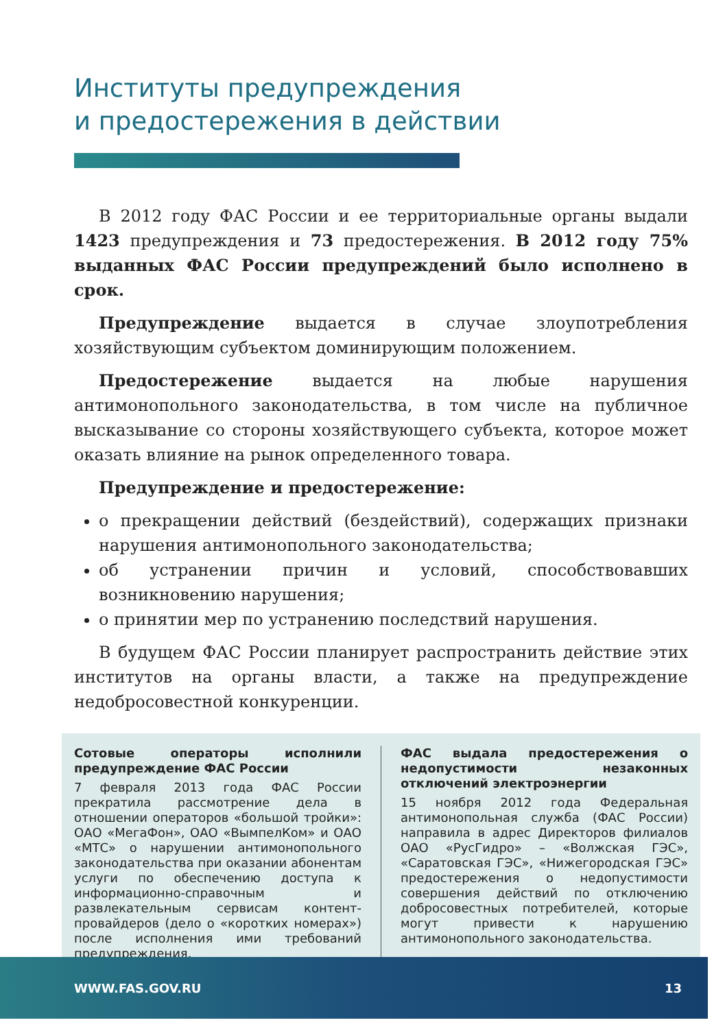Институты предупреждения
и предостережения в действии
В 2012 году ФАС России и ее территориальные органы выдали 1423 предупреждения и 73 предостережения. В 2012 году 75% выданных ФАС России предупреждений было исполнено в срок.
Предупреждение выдается в случае злоупотребления хозяйствующим субъектом доминирующим положением.
Предостережение выдается на любые нарушения антимонопольного законодательства, в том числе на публичное высказывание со стороны хозяйствующего субъекта, которое может оказать влияние на рынок определенного товара.
Предупреждение и предостережение:
о прекращении действий (бездействий), содержащих признаки нарушения антимонопольного законодательства;
об устранении причин и условий, способствовавших возникновению нарушения;
о принятии мер по устранению последствий нарушения.
В будущем ФАС России планирует распространить действие этих институтов на органы власти, а также на предупреждение недобросовестной конкуренции.
Сотовые операторы исполнили предупреждение ФАС России
7 февраля 2013 года ФАС России прекратила рассмотрение дела в отношении операторов «большой тройки»: ОАО «МегаФон», ОАО «ВымпелКом» и ОАО «МТС» о нарушении антимонопольного законодательства при оказании абонентам услуги по обеспечению доступа к информационно-справочным и развлекательным сервисам контент-провайдеров (дело о «коротких номерах») после исполнения ими требований предупреждения.
ФАС выдала предостережения о недопустимости незаконных отключений электроэнергии
15 ноября 2012 года Федеральная антимонопольная служба (ФАС России) направила в адрес Директоров филиалов ОАО «РусГидро» – «Волжская ГЭС», «Саратовская ГЭС», «Нижегородская ГЭС» предостережения о недопустимости совершения действий по отключению добросовестных потребителей, которые могут привести к нарушению антимонопольного законодательства.
WWW.FAS.GOV.RU 13